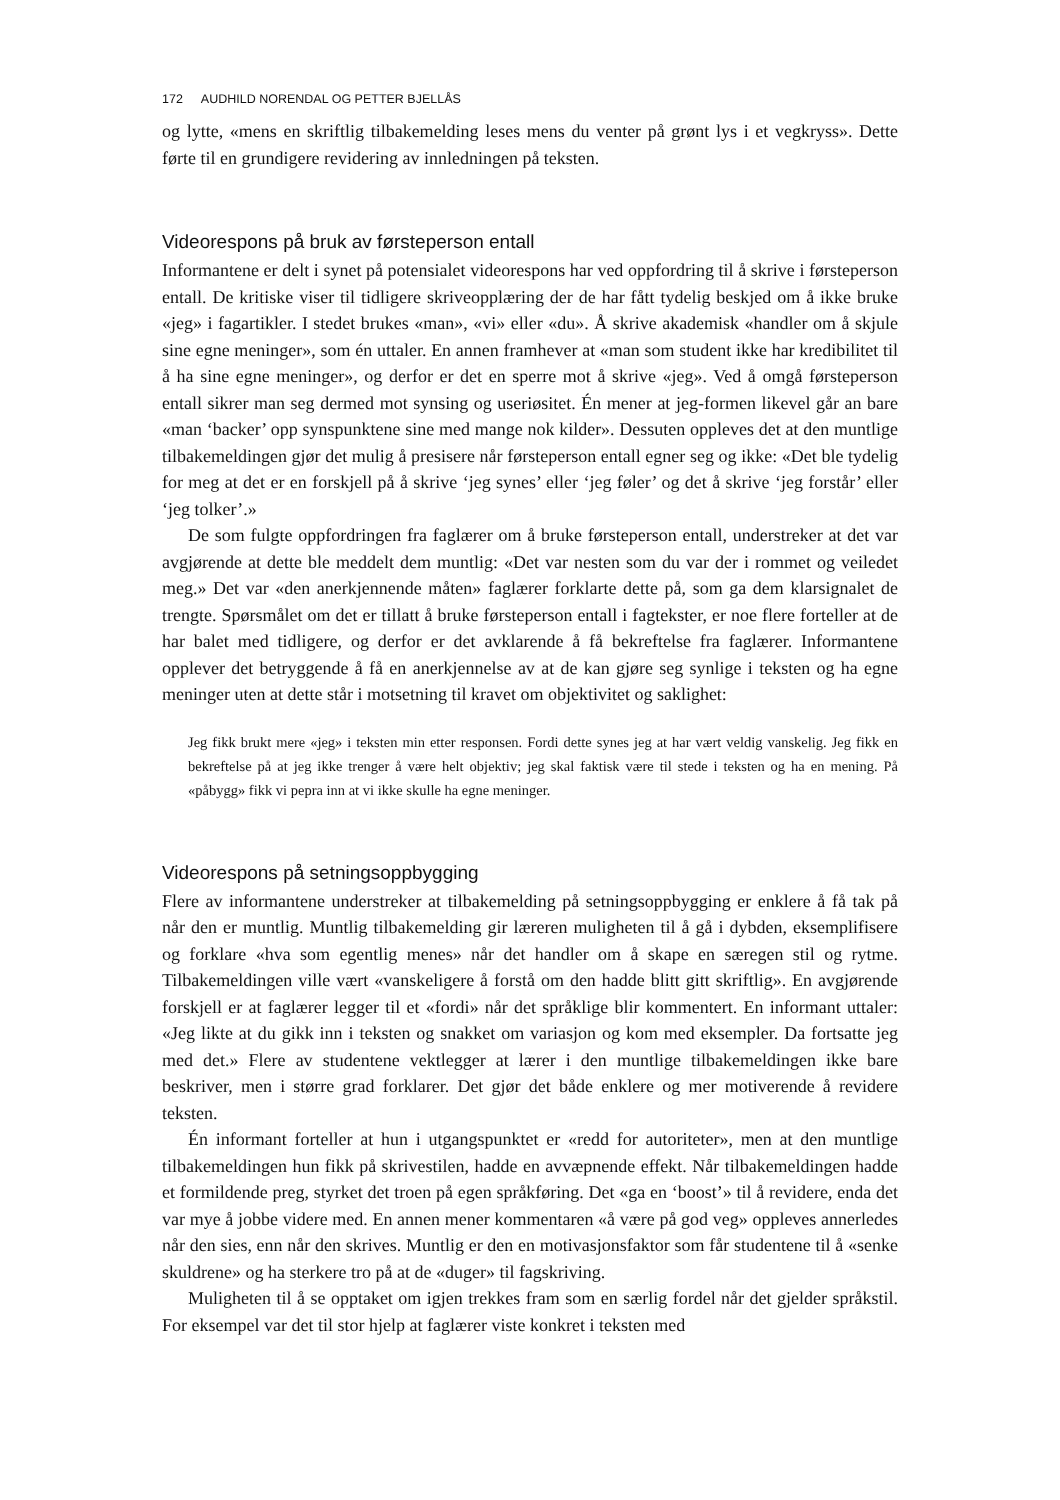172 AUDHILD NORENDAL OG PETTER BJELLÅS
og lytte, «mens en skriftlig tilbakemelding leses mens du venter på grønt lys i et vegkryss». Dette førte til en grundigere revidering av innledningen på teksten.
Videorespons på bruk av førsteperson entall
Informantene er delt i synet på potensialet videorespons har ved oppfordring til å skrive i førsteperson entall. De kritiske viser til tidligere skriveopplæring der de har fått tydelig beskjed om å ikke bruke «jeg» i fagartikler. I stedet brukes «man», «vi» eller «du». Å skrive akademisk «handler om å skjule sine egne meninger», som én uttaler. En annen framhever at «man som student ikke har kredibilitet til å ha sine egne meninger», og derfor er det en sperre mot å skrive «jeg». Ved å omgå førsteperson entall sikrer man seg dermed mot synsing og useriøsitet. Én mener at jeg-formen likevel går an bare «man ‘backer’ opp synspunktene sine med mange nok kilder». Dessuten oppleves det at den muntlige tilbakemeldingen gjør det mulig å presisere når førsteperson entall egner seg og ikke: «Det ble tydelig for meg at det er en forskjell på å skrive ‘jeg synes’ eller ‘jeg føler’ og det å skrive ‘jeg forstår’ eller ‘jeg tolker’.»
De som fulgte oppfordringen fra faglærer om å bruke førsteperson entall, understreker at det var avgjørende at dette ble meddelt dem muntlig: «Det var nesten som du var der i rommet og veiledet meg.» Det var «den anerkjennende måten» faglærer forklarte dette på, som ga dem klarsignalet de trengte. Spørsmålet om det er tillatt å bruke førsteperson entall i fagtekster, er noe flere forteller at de har balet med tidligere, og derfor er det avklarende å få bekreftelse fra faglærer. Informantene opplever det betryggende å få en anerkjennelse av at de kan gjøre seg synlige i teksten og ha egne meninger uten at dette står i motsetning til kravet om objektivitet og saklighet:
Jeg fikk brukt mere «jeg» i teksten min etter responsen. Fordi dette synes jeg at har vært veldig vanskelig. Jeg fikk en bekreftelse på at jeg ikke trenger å være helt objektiv; jeg skal faktisk være til stede i teksten og ha en mening. På «påbygg» fikk vi pepra inn at vi ikke skulle ha egne meninger.
Videorespons på setningsoppbygging
Flere av informantene understreker at tilbakemelding på setningsoppbygging er enklere å få tak på når den er muntlig. Muntlig tilbakemelding gir læreren muligheten til å gå i dybden, eksemplifisere og forklare «hva som egentlig menes» når det handler om å skape en særegen stil og rytme. Tilbakemeldingen ville vært «vanskeligere å forstå om den hadde blitt gitt skriftlig». En avgjørende forskjell er at faglærer legger til et «fordi» når det språklige blir kommentert. En informant uttaler: «Jeg likte at du gikk inn i teksten og snakket om variasjon og kom med eksempler. Da fortsatte jeg med det.» Flere av studentene vektlegger at lærer i den muntlige tilbakemeldingen ikke bare beskriver, men i større grad forklarer. Det gjør det både enklere og mer motiverende å revidere teksten.
Én informant forteller at hun i utgangspunktet er «redd for autoriteter», men at den muntlige tilbakemeldingen hun fikk på skrivestilen, hadde en avvæpnende effekt. Når tilbakemeldingen hadde et formildende preg, styrket det troen på egen språkføring. Det «ga en ‘boost’» til å revidere, enda det var mye å jobbe videre med. En annen mener kommentaren «å være på god veg» oppleves annerledes når den sies, enn når den skrives. Muntlig er den en motivasjonsfaktor som får studentene til å «senke skuldrene» og ha sterkere tro på at de «duger» til fagskriving.
Muligheten til å se opptaket om igjen trekkes fram som en særlig fordel når det gjelder språkstil. For eksempel var det til stor hjelp at faglærer viste konkret i teksten med